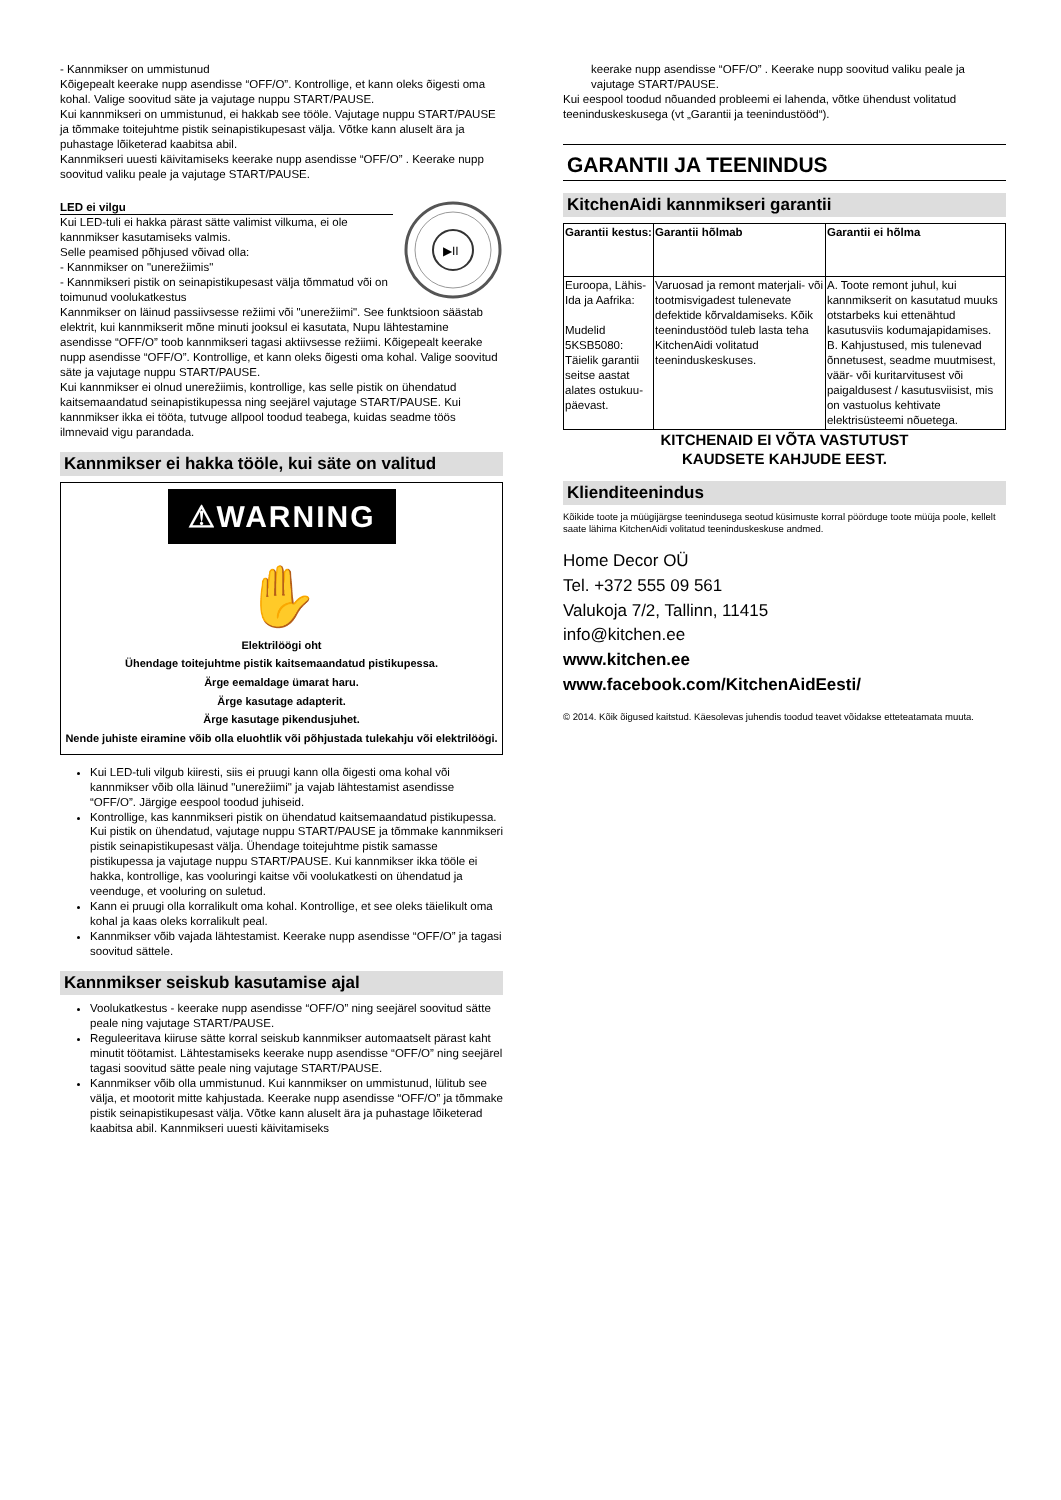- Kannmikser on ummistunud
Kõigepealt keerake nupp asendisse “OFF/O”. Kontrollige, et kann oleks õigesti oma kohal. Valige soovitud säte ja vajutage nuppu START/PAUSE.
Kui kannmikseri on ummistunud, ei hakkab see tööle. Vajutage nuppu START/PAUSE ja tõmmake toitejuhtme pistik seinapistikupesast välja. Võtke kann aluselt ära ja puhastage lõiketerad kaabitsa abil.
Kannmikseri uuesti käivitamiseks keerake nupp asendisse “OFF/O” . Keerake nupp soovitud valiku peale ja vajutage START/PAUSE.
LED ei vilgu
Kui LED-tuli ei hakka pärast sätte valimist vilkuma, ei ole kannmikser kasutamiseks valmis.
Selle peamised põhjused võivad olla:
- Kannmikser on "unerežiimis"
- Kannmikseri pistik on seinapistikupesast välja tõmmatud või on toimunud voolukatkestus
▶II
Kannmikser on läinud passiivsesse režiimi või "unerežiimi". See funktsioon säästab elektrit, kui kannmikserit mõne minuti jooksul ei kasutata, Nupu lähtestamine asendisse “OFF/O” toob kannmikseri tagasi aktiivsesse režiimi. Kõigepealt keerake nupp asendisse “OFF/O”. Kontrollige, et kann oleks õigesti oma kohal. Valige soovitud säte ja vajutage nuppu START/PAUSE.
Kui kannmikser ei olnud unerežiimis, kontrollige, kas selle pistik on ühendatud kaitsemaandatud seinapistikupessa ning seejärel vajutage START/PAUSE. Kui kannmikser ikka ei tööta, tutvuge allpool toodud teabega, kuidas seadme töös ilmnevaid vigu parandada.
Kannmikser ei hakka tööle, kui säte on valitud
⚠WARNING
✋
Elektrilöögi oht
Ühendage toitejuhtme pistik kaitsemaandatud pistikupessa.
Ärge eemaldage ümarat haru.
Ärge kasutage adapterit.
Ärge kasutage pikendusjuhet.
Nende juhiste eiramine võib olla eluohtlik või põhjustada tulekahju või elektrilöögi.
Kui LED-tuli vilgub kiiresti, siis ei pruugi kann olla õigesti oma kohal või kannmikser võib olla läinud "unerežiimi" ja vajab lähtestamist asendisse “OFF/O”. Järgige eespool toodud juhiseid.
Kontrollige, kas kannmikseri pistik on ühendatud kaitsemaandatud pistikupessa. Kui pistik on ühendatud, vajutage nuppu START/PAUSE ja tõmmake kannmikseri pistik seinapistikupesast välja. Ühendage toitejuhtme pistik samasse pistikupessa ja vajutage nuppu START/PAUSE. Kui kannmikser ikka tööle ei hakka, kontrollige, kas vooluringi kaitse või voolukatkesti on ühendatud ja veenduge, et vooluring on suletud.
Kann ei pruugi olla korralikult oma kohal. Kontrollige, et see oleks täielikult oma kohal ja kaas oleks korralikult peal.
Kannmikser võib vajada lähtestamist. Keerake nupp asendisse “OFF/O” ja tagasi soovitud sättele.
Kannmikser seiskub kasutamise ajal
Voolukatkestus - keerake nupp asendisse “OFF/O” ning seejärel soovitud sätte peale ning vajutage START/PAUSE.
Reguleeritava kiiruse sätte korral seiskub kannmikser automaatselt pärast kaht minutit töötamist. Lähtestamiseks keerake nupp asendisse “OFF/O” ning seejärel tagasi soovitud sätte peale ning vajutage START/PAUSE.
Kannmikser võib olla ummistunud. Kui kannmikser on ummistunud, lülitub see välja, et mootorit mitte kahjustada. Keerake nupp asendisse “OFF/O” ja tõmmake pistik seinapistikupesast välja. Võtke kann aluselt ära ja puhastage lõiketerad kaabitsa abil. Kannmikseri uuesti käivitamiseks
keerake nupp asendisse “OFF/O” . Keerake nupp soovitud valiku peale ja vajutage START/PAUSE.
Kui eespool toodud nõuanded probleemi ei lahenda, võtke ühendust volitatud teeninduskeskusega (vt „Garantii ja teenindustööd“).
GARANTII JA TEENINDUS
KitchenAidi kannmikseri garantii
| Garantii kestus: | Garantii hõlmab | Garantii ei hõlma |
| --- | --- | --- |
| Euroopa, Lähis-Ida ja Aafrika: Mudelid 5KSB5080: Täielik garantii seitse aastat alates ostukuu-päevast. | Varuosad ja remont materjali- või tootmisvigadest tulenevate defektide kõrvaldamiseks. Kõik teenindustööd tuleb lasta teha KitchenAidi volitatud teeninduskeskuses. | A. Toote remont juhul, kui kannmikserit on kasutatud muuks otstarbeks kui ettenähtud kasutusviis kodumajapidamises. B. Kahjustused, mis tulenevad õnnetusest, seadme muutmisest, väär- või kuritarvitusest või paigaldusest / kasutusviisist, mis on vastuolus kehtivate elektrisüsteemi nõuetega. |
KITCHENAID EI VÕTA VASTUTUST
KAUDSETE KAHJUDE EEST.
Klienditeenindus
Kõikide toote ja müügijärgse teenindusega seotud küsimuste korral pöörduge toote müüja poole, kellelt saate lähima KitchenAidi volitatud teeninduskeskuse andmed.
Home Decor OÜ
Tel. +372 555 09 561
Valukoja 7/2, Tallinn, 11415
info@kitchen.ee
www.kitchen.ee
www.facebook.com/KitchenAidEesti/
© 2014. Kõik õigused kaitstud. Käesolevas juhendis toodud teavet võidakse etteteatamata muuta.